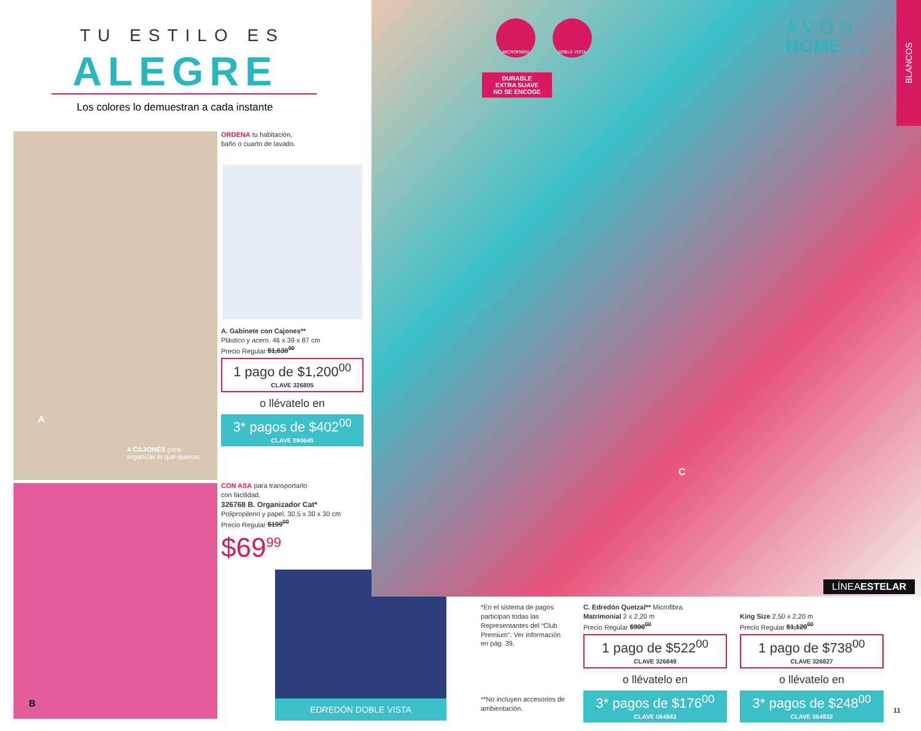TU ESTILO ES
ALEGRE
Los colores lo demuestran a cada instante
A
4 CAJONES para
organizar lo que quieras.
B
ORDENA tu habitación,
baño o cuarto de lavado.
A. Gabinete con Cajones**
Plástico y acero. 46 x 39 x 87 cm
Precio Regular $1,630<sup>00</sup>
1 pago de $1,200<sup>00</sup>
CLAVE 326805
o llévatelo en
3* pagos de $402<sup>00</sup>
CLAVE 090645
CON ASA para transportarlo
con facilidad.
326768 B. Organizador Cat*
Polipropileno y papel. 30,5 x 30 x 30 cm
Precio Regular $199<sup>00</sup>
$69<sup>99</sup>
EDREDÓN DOBLE VISTA
MICROFIBRA DOBLE VISTA
DURABLE
EXTRA SUAVE
NO SE ENCOGE
A V O N
HOME BLANCOS
BLANCOS
C
LÍNEAESTELAR
*En el sistema de pagos participan todas las Representantes del “Club Premium”. Ver información en pág. 39.
**No incluyen accesorios de ambientación.
C. Edredón Quetzal** Microfibra.
Matrimonial 2 x 2,20 m
Precio Regular $900<sup>00</sup>
1 pago de $522<sup>00</sup>
CLAVE 326849
o llévatelo en
3* pagos de $176<sup>00</sup>
CLAVE 064943
King Size 2,50 x 2,20 m
Precio Regular $1,120<sup>00</sup>
1 pago de $738<sup>00</sup>
CLAVE 326827
o llévatelo en
3* pagos de $248<sup>00</sup>
CLAVE 064932
11